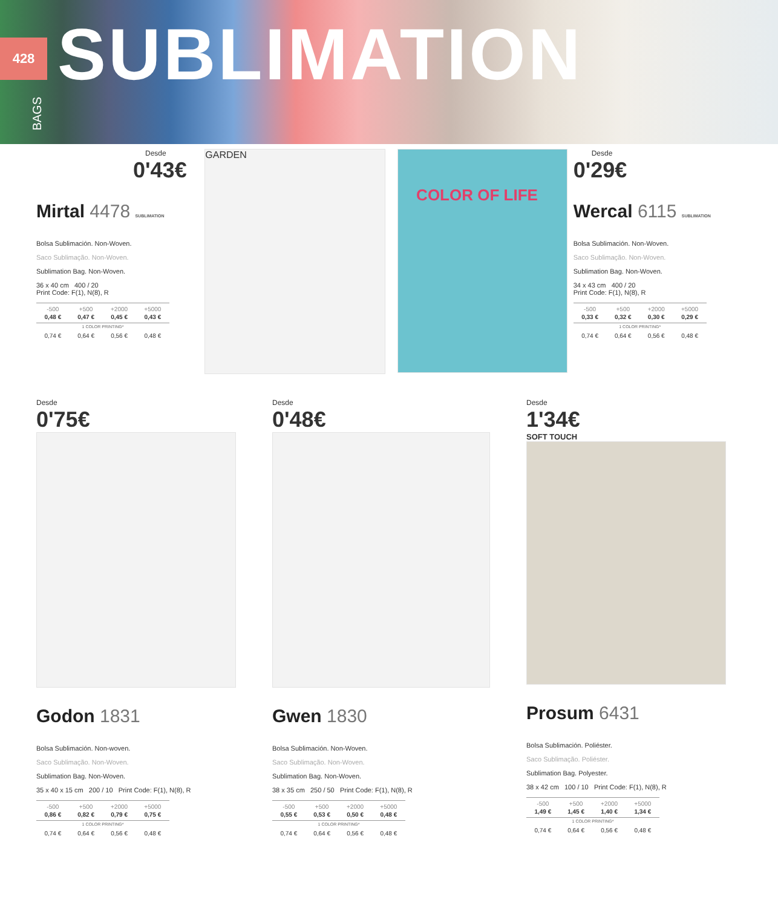428 SUBLIMATION
BAGS
Desde
0'43€
Mirtal 4478 SUBLIMATION
Bolsa Sublimación. Non-Woven.
Saco Sublimação. Non-Woven.
Sublimation Bag. Non-Woven.
36 x 40 cm 400 / 20
Print Code: F(1), N(8), R
| -500 | +500 | +2000 | +5000 |
| --- | --- | --- | --- |
| 0,48 € | 0,47 € | 0,45 € | 0,43 € |
| 1 COLOR PRINTING* | | | |
| 0,74 € | 0,64 € | 0,56 € | 0,48 € |
GARDEN
COLOR OF LIFE
Desde
0'29€
Wercal 6115 SUBLIMATION
Bolsa Sublimación. Non-Woven.
Saco Sublimação. Non-Woven.
Sublimation Bag. Non-Woven.
34 x 43 cm 400 / 20
Print Code: F(1), N(8), R
| -500 | +500 | +2000 | +5000 |
| --- | --- | --- | --- |
| 0,33 € | 0,32 € | 0,30 € | 0,29 € |
| 1 COLOR PRINTING* | | | |
| 0,74 € | 0,64 € | 0,56 € | 0,48 € |
Desde
0'75€
Godon 1831
Bolsa Sublimación. Non-woven.
Saco Sublimação. Non-Woven.
Sublimation Bag. Non-Woven.
35 x 40 x 15 cm 200 / 10 Print Code: F(1), N(8), R
| -500 | +500 | +2000 | +5000 |
| --- | --- | --- | --- |
| 0,86 € | 0,82 € | 0,79 € | 0,75 € |
| 1 COLOR PRINTING* | | | |
| 0,74 € | 0,64 € | 0,56 € | 0,48 € |
Desde
0'48€
Gwen 1830
Bolsa Sublimación. Non-Woven.
Saco Sublimação. Non-Woven.
Sublimation Bag. Non-Woven.
38 x 35 cm 250 / 50 Print Code: F(1), N(8), R
| -500 | +500 | +2000 | +5000 |
| --- | --- | --- | --- |
| 0,55 € | 0,53 € | 0,50 € | 0,48 € |
| 1 COLOR PRINTING* | | | |
| 0,74 € | 0,64 € | 0,56 € | 0,48 € |
Desde
1'34€
SOFT TOUCH
Prosum 6431
Bolsa Sublimación. Poliéster.
Saco Sublimação. Poliéster.
Sublimation Bag. Polyester.
38 x 42 cm 100 / 10 Print Code: F(1), N(8), R
| -500 | +500 | +2000 | +5000 |
| --- | --- | --- | --- |
| 1,49 € | 1,45 € | 1,40 € | 1,34 € |
| 1 COLOR PRINTING* | | | |
| 0,74 € | 0,64 € | 0,56 € | 0,48 € |